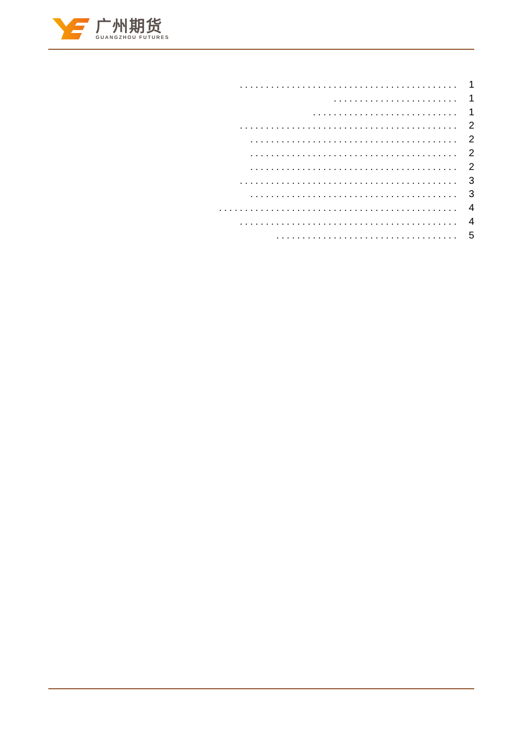广州期货
GUANGZHOU FUTURES
.......................................... 1
........................ 1
............................ 1
.......................................... 2
........................................ 2
........................................ 2
........................................ 2
.......................................... 3
........................................ 3
.............................................. 4
.......................................... 4
................................... 5